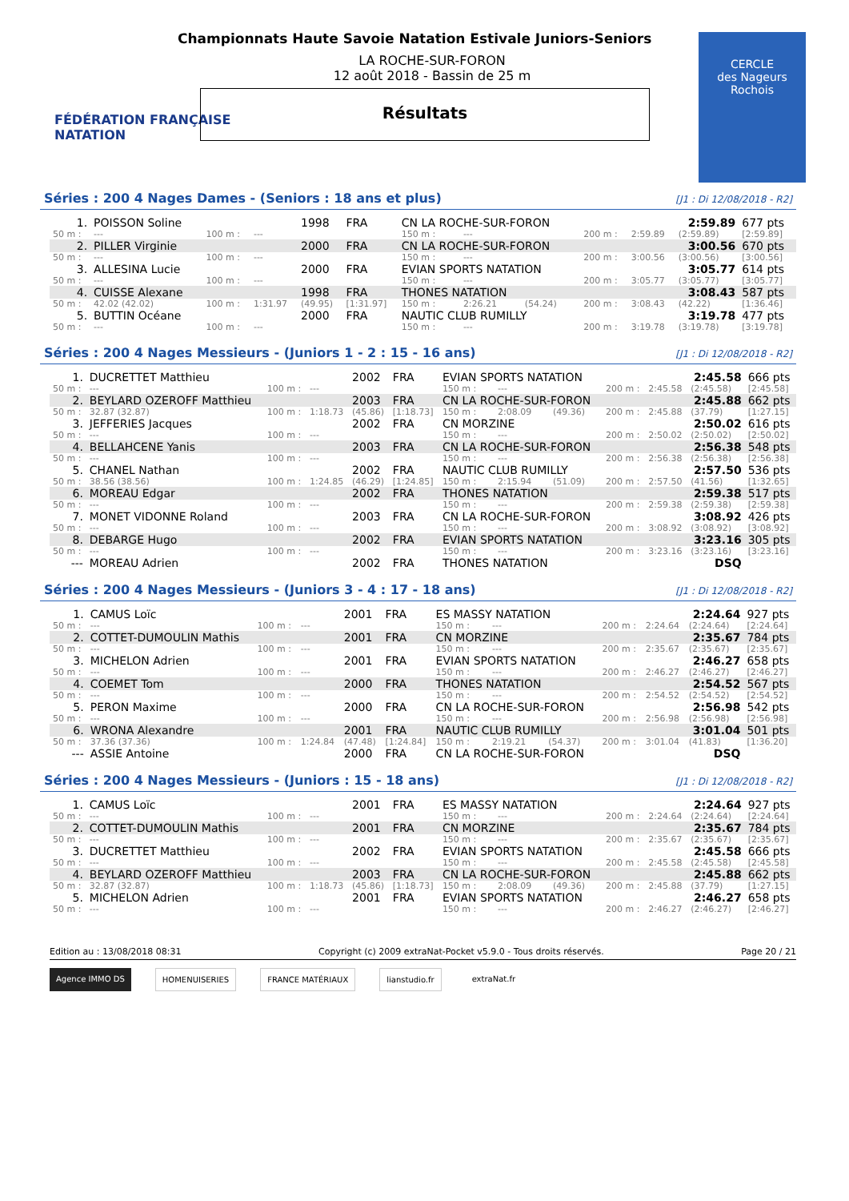FÉDÉRATION FRANÇAISE
NATATION
Championnats Haute Savoie Natation Estivale Juniors-Seniors
LA ROCHE-SUR-FORON
12 août 2018 - Bassin de 25 m
Résultats
CERCLE
des Nageurs
Rochois
Séries : 200 4 Nages Dames - (Seniors : 18 ans et plus) [J1 : Di 12/08/2018 - R2]
| 1. | POISSON Soline | | | 1998 | FRA | CN LA ROCHE-SUR-FORON | | | | | 2:59.89 | | 677 pts |
| 50 m : | --- | 100 m : | --- | | | 150 m : | --- | | 200 m : | 2:59.89 | (2:59.89) | | [2:59.89] |
| 2. | PILLER Virginie | | | 2000 | FRA | CN LA ROCHE-SUR-FORON | | | | | 3:00.56 | | 670 pts |
| 50 m : | --- | 100 m : | --- | | | 150 m : | --- | | 200 m : | 3:00.56 | (3:00.56) | | [3:00.56] |
| 3. | ALLESINA Lucie | | | 2000 | FRA | EVIAN SPORTS NATATION | | | | | 3:05.77 | | 614 pts |
| 50 m : | --- | 100 m : | --- | | | 150 m : | --- | | 200 m : | 3:05.77 | (3:05.77) | | [3:05.77] |
| 4. | CUISSE Alexane | | | 1998 | FRA | THONES NATATION | | | | | 3:08.43 | | 587 pts |
| 50 m : | 42.02 (42.02) | 100 m : | 1:31.97 | (49.95) | [1:31.97] | 150 m : | 2:26.21 | (54.24) | 200 m : | 3:08.43 | (42.22) | | [1:36.46] |
| 5. | BUTTIN Océane | | | 2000 | FRA | NAUTIC CLUB RUMILLY | | | | | 3:19.78 | | 477 pts |
| 50 m : | --- | 100 m : | --- | | | 150 m : | --- | | 200 m : | 3:19.78 | (3:19.78) | | [3:19.78] |
Séries : 200 4 Nages Messieurs - (Juniors 1 - 2 : 15 - 16 ans) [J1 : Di 12/08/2018 - R2]
| 1. | DUCRETTET Matthieu | | | 2002 | FRA | EVIAN SPORTS NATATION | | | | | 2:45.58 | | 666 pts |
| 50 m : | --- | 100 m : | --- | | | 150 m : | --- | | 200 m : | 2:45.58 | (2:45.58) | | [2:45.58] |
| 2. | BEYLARD OZEROFF Matthieu | | | 2003 | FRA | CN LA ROCHE-SUR-FORON | | | | | 2:45.88 | | 662 pts |
| 50 m : | 32.87 (32.87) | 100 m : | 1:18.73 | (45.86) | [1:18.73] | 150 m : | 2:08.09 | (49.36) | 200 m : | 2:45.88 | (37.79) | | [1:27.15] |
| 3. | JEFFERIES Jacques | | | 2002 | FRA | CN MORZINE | | | | | 2:50.02 | | 616 pts |
| 50 m : | --- | 100 m : | --- | | | 150 m : | --- | | 200 m : | 2:50.02 | (2:50.02) | | [2:50.02] |
| 4. | BELLAHCENE Yanis | | | 2003 | FRA | CN LA ROCHE-SUR-FORON | | | | | 2:56.38 | | 548 pts |
| 50 m : | --- | 100 m : | --- | | | 150 m : | --- | | 200 m : | 2:56.38 | (2:56.38) | | [2:56.38] |
| 5. | CHANEL Nathan | | | 2002 | FRA | NAUTIC CLUB RUMILLY | | | | | 2:57.50 | | 536 pts |
| 50 m : | 38.56 (38.56) | 100 m : | 1:24.85 | (46.29) | [1:24.85] | 150 m : | 2:15.94 | (51.09) | 200 m : | 2:57.50 | (41.56) | | [1:32.65] |
| 6. | MOREAU Edgar | | | 2002 | FRA | THONES NATATION | | | | | 2:59.38 | | 517 pts |
| 50 m : | --- | 100 m : | --- | | | 150 m : | --- | | 200 m : | 2:59.38 | (2:59.38) | | [2:59.38] |
| 7. | MONET VIDONNE Roland | | | 2003 | FRA | CN LA ROCHE-SUR-FORON | | | | | 3:08.92 | | 426 pts |
| 50 m : | --- | 100 m : | --- | | | 150 m : | --- | | 200 m : | 3:08.92 | (3:08.92) | | [3:08.92] |
| 8. | DEBARGE Hugo | | | 2002 | FRA | EVIAN SPORTS NATATION | | | | | 3:23.16 | | 305 pts |
| 50 m : | --- | 100 m : | --- | | | 150 m : | --- | | 200 m : | 3:23.16 | (3:23.16) | | [3:23.16] |
| --- | MOREAU Adrien | | | 2002 | FRA | THONES NATATION | | | | | DSQ | | |
Séries : 200 4 Nages Messieurs - (Juniors 3 - 4 : 17 - 18 ans) [J1 : Di 12/08/2018 - R2]
| 1. | CAMUS Loïc | | | 2001 | FRA | ES MASSY NATATION | | | | | 2:24.64 | | 927 pts |
| 50 m : | --- | 100 m : | --- | | | 150 m : | --- | | 200 m : | 2:24.64 | (2:24.64) | | [2:24.64] |
| 2. | COTTET-DUMOULIN Mathis | | | 2001 | FRA | CN MORZINE | | | | | 2:35.67 | | 784 pts |
| 50 m : | --- | 100 m : | --- | | | 150 m : | --- | | 200 m : | 2:35.67 | (2:35.67) | | [2:35.67] |
| 3. | MICHELON Adrien | | | 2001 | FRA | EVIAN SPORTS NATATION | | | | | 2:46.27 | | 658 pts |
| 50 m : | --- | 100 m : | --- | | | 150 m : | --- | | 200 m : | 2:46.27 | (2:46.27) | | [2:46.27] |
| 4. | COEMET Tom | | | 2000 | FRA | THONES NATATION | | | | | 2:54.52 | | 567 pts |
| 50 m : | --- | 100 m : | --- | | | 150 m : | --- | | 200 m : | 2:54.52 | (2:54.52) | | [2:54.52] |
| 5. | PERON Maxime | | | 2000 | FRA | CN LA ROCHE-SUR-FORON | | | | | 2:56.98 | | 542 pts |
| 50 m : | --- | 100 m : | --- | | | 150 m : | --- | | 200 m : | 2:56.98 | (2:56.98) | | [2:56.98] |
| 6. | WRONA Alexandre | | | 2001 | FRA | NAUTIC CLUB RUMILLY | | | | | 3:01.04 | | 501 pts |
| 50 m : | 37.36 (37.36) | 100 m : | 1:24.84 | (47.48) | [1:24.84] | 150 m : | 2:19.21 | (54.37) | 200 m : | 3:01.04 | (41.83) | | [1:36.20] |
| --- | ASSIE Antoine | | | 2000 | FRA | CN LA ROCHE-SUR-FORON | | | | | DSQ | | |
Séries : 200 4 Nages Messieurs - (Juniors : 15 - 18 ans) [J1 : Di 12/08/2018 - R2]
| 1. | CAMUS Loïc | | | 2001 | FRA | ES MASSY NATATION | | | | | 2:24.64 | | 927 pts |
| 50 m : | --- | 100 m : | --- | | | 150 m : | --- | | 200 m : | 2:24.64 | (2:24.64) | | [2:24.64] |
| 2. | COTTET-DUMOULIN Mathis | | | 2001 | FRA | CN MORZINE | | | | | 2:35.67 | | 784 pts |
| 50 m : | --- | 100 m : | --- | | | 150 m : | --- | | 200 m : | 2:35.67 | (2:35.67) | | [2:35.67] |
| 3. | DUCRETTET Matthieu | | | 2002 | FRA | EVIAN SPORTS NATATION | | | | | 2:45.58 | | 666 pts |
| 50 m : | --- | 100 m : | --- | | | 150 m : | --- | | 200 m : | 2:45.58 | (2:45.58) | | [2:45.58] |
| 4. | BEYLARD OZEROFF Matthieu | | | 2003 | FRA | CN LA ROCHE-SUR-FORON | | | | | 2:45.88 | | 662 pts |
| 50 m : | 32.87 (32.87) | 100 m : | 1:18.73 | (45.86) | [1:18.73] | 150 m : | 2:08.09 | (49.36) | 200 m : | 2:45.88 | (37.79) | | [1:27.15] |
| 5. | MICHELON Adrien | | | 2001 | FRA | EVIAN SPORTS NATATION | | | | | 2:46.27 | | 658 pts |
| 50 m : | --- | 100 m : | --- | | | 150 m : | --- | | 200 m : | 2:46.27 | (2:46.27) | | [2:46.27] |
Edition au : 13/08/2018 08:31 Copyright (c) 2009 extraNat-Pocket v5.9.0 - Tous droits réservés. Page 20 / 21
Agence IMMO DS HOMENUISERIES FRANCE MATÉRIAUX lianstudio.fr extraNat.fr